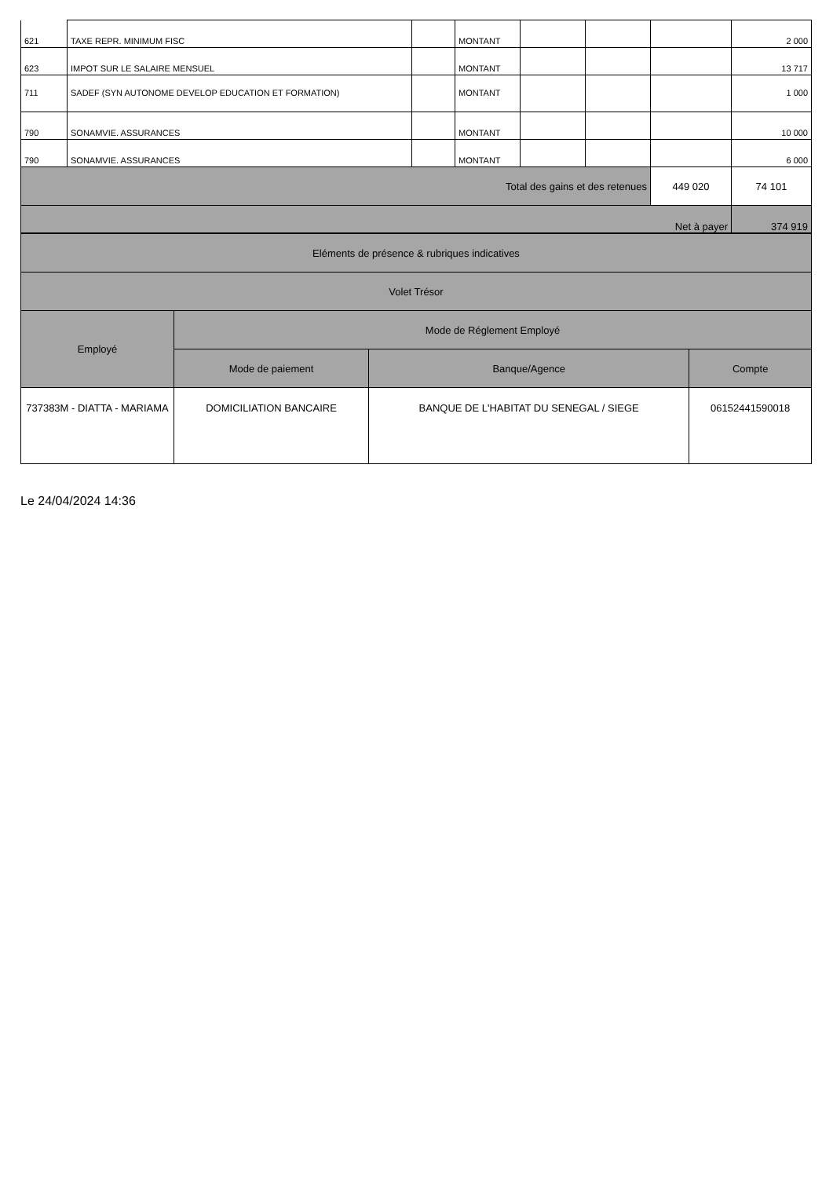| 621 | TAXE REPR. MINIMUM FISC | | MONTANT | | | | 2 000 |
| 623 | IMPOT SUR LE SALAIRE MENSUEL | | MONTANT | | | | 13 717 |
| 711 | SADEF (SYN AUTONOME DEVELOP EDUCATION ET FORMATION) | | MONTANT | | | | 1 000 |
| 790 | SONAMVIE. ASSURANCES | | MONTANT | | | | 10 000 |
| 790 | SONAMVIE. ASSURANCES | | MONTANT | | | | 6 000 |
| Total des gains et des retenues | | | | | | 449 020 | 74 101 |
| Net à payer | | | | | | | 374 919 |
| Eléments de présence & rubriques indicatives | | | |
| Volet Trésor | | | |
| Employé | Mode de Réglement Employé | | |
| | Mode de paiement | Banque/Agence | Compte |
| 737383M - DIATTA - MARIAMA | DOMICILIATION BANCAIRE | BANQUE DE L'HABITAT DU SENEGAL / SIEGE | 06152441590018 |
Le 24/04/2024 14:36